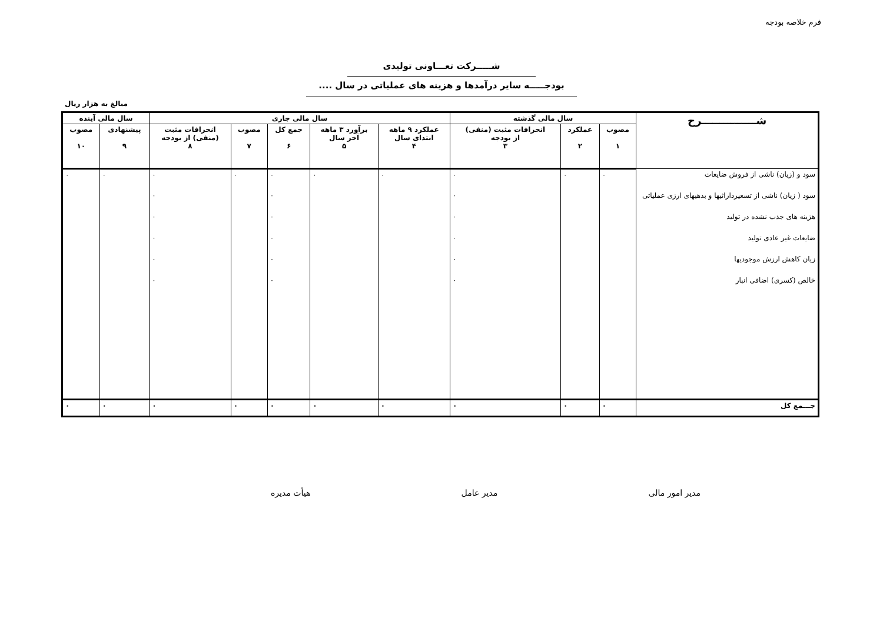فرم خلاصه بودجه
شـــــرکت تعـــاونی تولیدی
بودجـــــه سایر درآمدها و هزینه های عملیاتی در سال ....
مبالغ به هزار ریال
| شـــــــــــــــرح | سال مالی گذشته | | | سال مالی جاری | | | | | سال مالی آینده | |
| --- | --- | --- | --- | --- | --- | --- | --- | --- | --- | --- |
| | مصوب ۱ | عملکرد ۲ | انحرافات مثبت (منفی) از بودجه ۳ | عملکرد ۹ ماهه ابتدای سال ۴ | برآورد ۳ ماهه آخر سال ۵ | جمع کل ۶ | مصوب ۷ | انحرافات مثبت (منفی) از بودجه ۸ | پیشنهادی ۹ | مصوب ۱۰ |
| سود و (زیان) ناشی از فروش ضایعات | ۰ | ۰ | ۰ | ۰ | ۰ | ۰ | ۰ | ۰ | ۰ | ۰ |
| سود ( زیان) ناشی از تسعیرداراثیها و بدهیهای ارزی عملیاتی | | | ۰ | | | ۰ | | ۰ | | |
| هزینه های جذب نشده در تولید | | | ۰ | | | ۰ | | ۰ | | |
| ضایعات غیر عادی تولید | | | ۰ | | | ۰ | | ۰ | | |
| زیان کاهش ارزش موجودیها | | | ۰ | | | ۰ | | ۰ | | |
| خالص (کسری) اضافی انبار | | | ۰ | | | ۰ | | ۰ | | |
| جـــمع کل | ۰ | ۰ | ۰ | ۰ | ۰ | ۰ | ۰ | ۰ | ۰ | ۰ |
مدیر امور مالی مدیر عامل هیأت مدیره